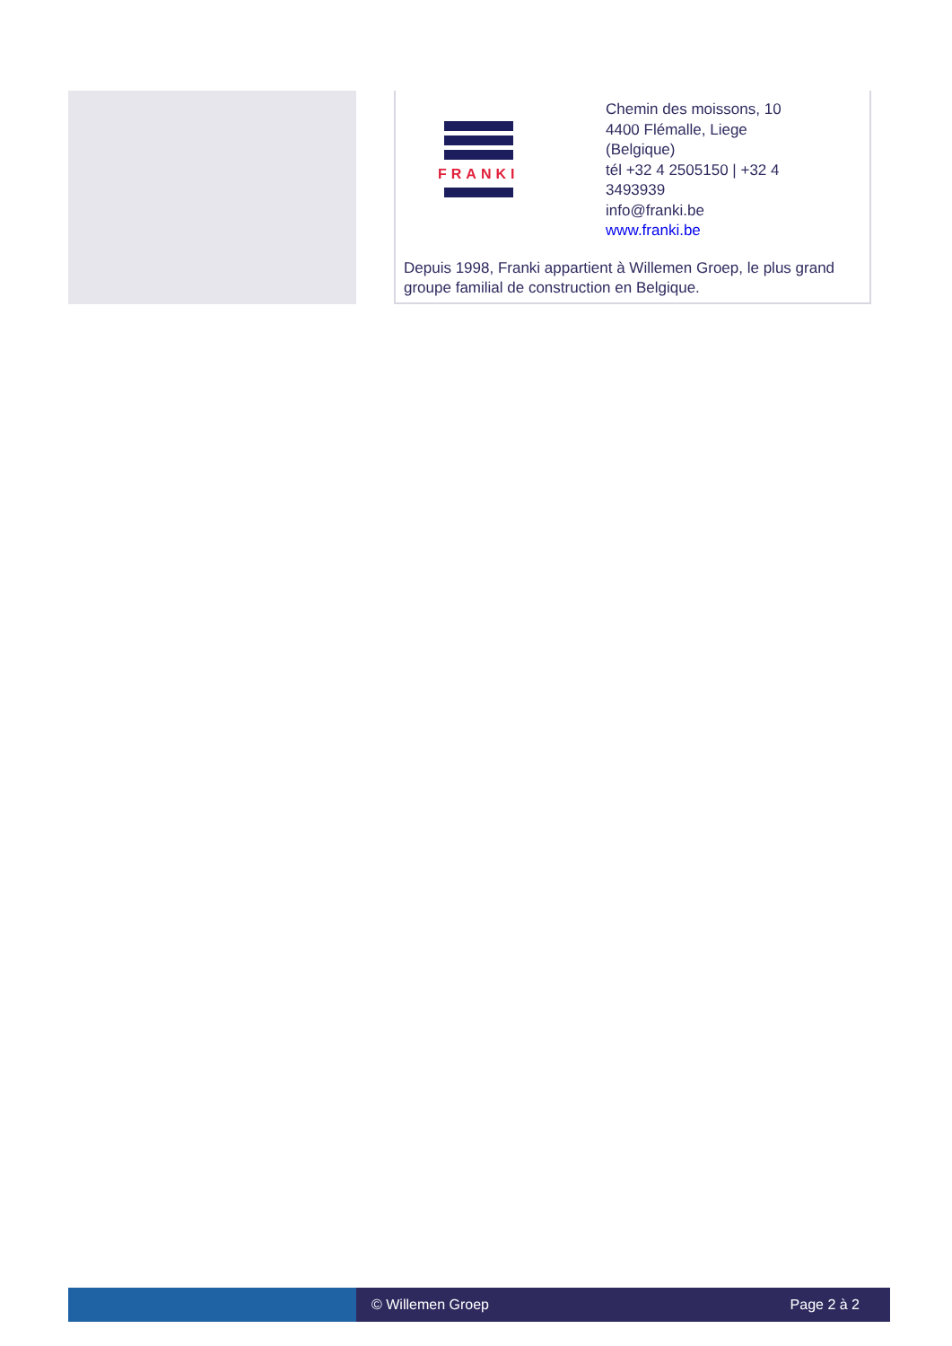FRANKI
Chemin des moissons, 10
4400 Flémalle, Liege
(Belgique)
tél +32 4 2505150 | +32 4
3493939
info@franki.be
www.franki.be
Depuis 1998, Franki appartient à Willemen Groep, le plus grand groupe familial de construction en Belgique.
© Willemen Groep Page 2 à 2